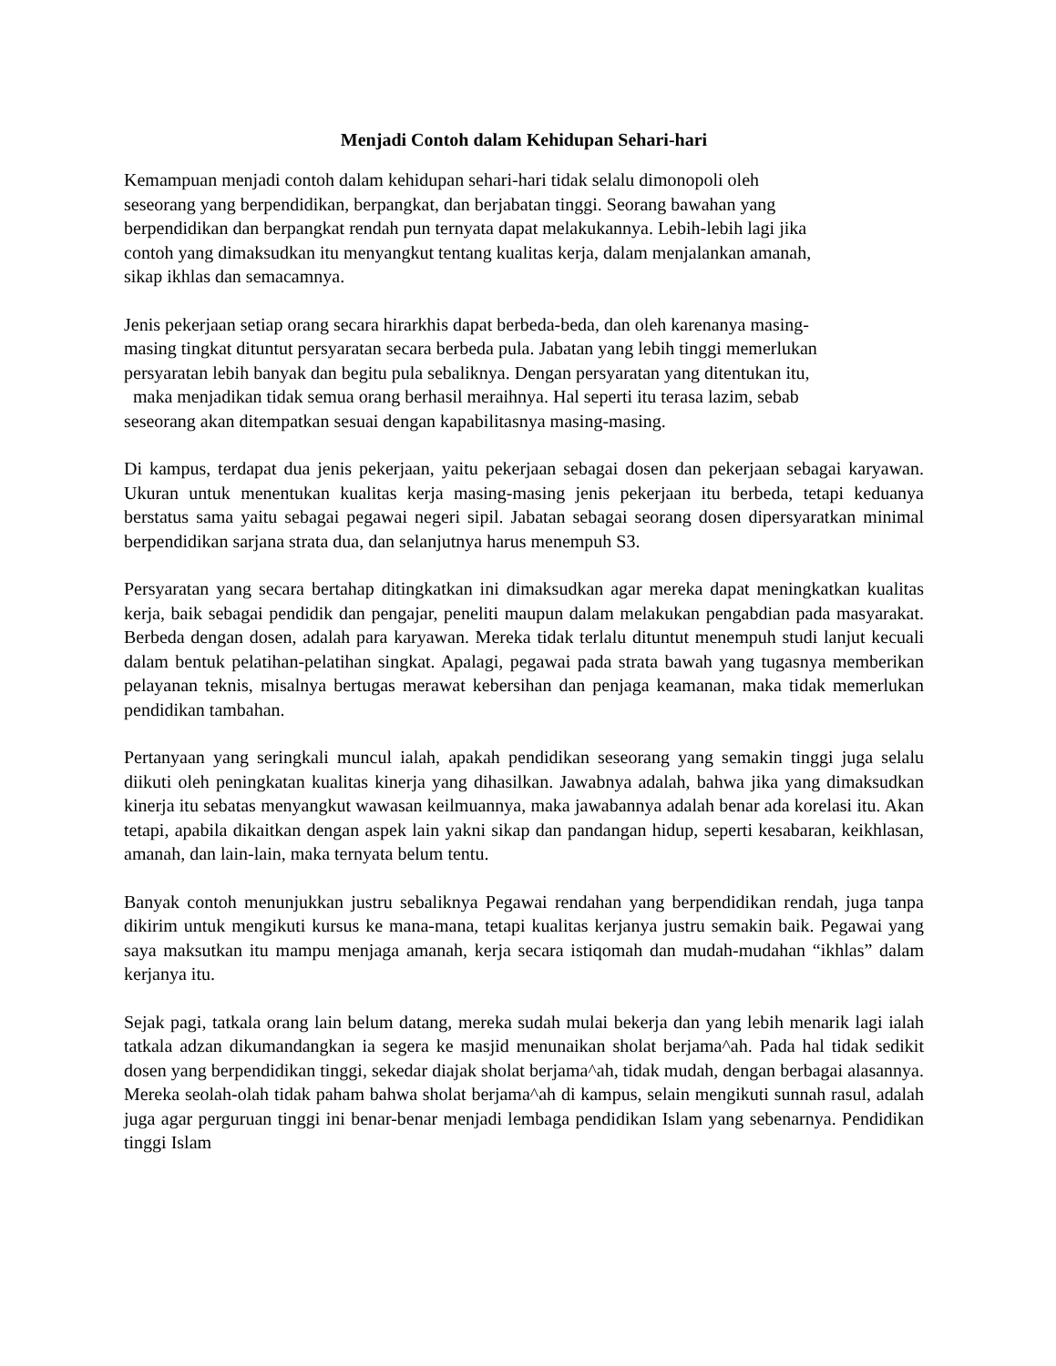Menjadi Contoh dalam Kehidupan Sehari-hari
Kemampuan menjadi contoh dalam kehidupan sehari-hari tidak selalu dimonopoli oleh
seseorang yang berpendidikan, berpangkat, dan berjabatan tinggi. Seorang bawahan yang
berpendidikan dan berpangkat rendah pun ternyata dapat melakukannya. Lebih-lebih lagi jika
contoh yang dimaksudkan itu menyangkut tentang kualitas kerja, dalam menjalankan amanah,
sikap ikhlas dan semacamnya.
Jenis pekerjaan setiap orang secara hirarkhis dapat berbeda-beda, dan oleh karenanya masing-
masing tingkat dituntut persyaratan secara berbeda pula. Jabatan yang lebih tinggi memerlukan
persyaratan lebih banyak dan begitu pula sebaliknya. Dengan persyaratan yang ditentukan itu,
maka menjadikan tidak semua orang berhasil meraihnya. Hal seperti itu terasa lazim, sebab
seseorang akan ditempatkan sesuai dengan kapabilitasnya masing-masing.
Di kampus, terdapat dua jenis pekerjaan, yaitu pekerjaan sebagai dosen dan pekerjaan sebagai karyawan. Ukuran untuk menentukan kualitas kerja masing-masing jenis pekerjaan itu berbeda, tetapi keduanya berstatus sama yaitu sebagai pegawai negeri sipil. Jabatan sebagai seorang dosen dipersyaratkan minimal berpendidikan sarjana strata dua, dan selanjutnya harus menempuh S3.
Persyaratan yang secara bertahap ditingkatkan ini dimaksudkan agar mereka dapat meningkatkan kualitas kerja, baik sebagai pendidik dan pengajar, peneliti maupun dalam melakukan pengabdian pada masyarakat. Berbeda dengan dosen, adalah para karyawan. Mereka tidak terlalu dituntut menempuh studi lanjut kecuali dalam bentuk pelatihan-pelatihan singkat. Apalagi, pegawai pada strata bawah yang tugasnya memberikan pelayanan teknis, misalnya bertugas merawat kebersihan dan penjaga keamanan, maka tidak memerlukan pendidikan tambahan.
Pertanyaan yang seringkali muncul ialah, apakah pendidikan seseorang yang semakin tinggi juga selalu diikuti oleh peningkatan kualitas kinerja yang dihasilkan. Jawabnya adalah, bahwa jika yang dimaksudkan kinerja itu sebatas menyangkut wawasan keilmuannya, maka jawabannya adalah benar ada korelasi itu. Akan tetapi, apabila dikaitkan dengan aspek lain yakni sikap dan pandangan hidup, seperti kesabaran, keikhlasan, amanah, dan lain-lain, maka ternyata belum tentu.
Banyak contoh menunjukkan justru sebaliknya Pegawai rendahan yang berpendidikan rendah, juga tanpa dikirim untuk mengikuti kursus ke mana-mana, tetapi kualitas kerjanya justru semakin baik. Pegawai yang saya maksutkan itu mampu menjaga amanah, kerja secara istiqomah dan mudah-mudahan “ikhlas” dalam kerjanya itu.
Sejak pagi, tatkala orang lain belum datang, mereka sudah mulai bekerja dan yang lebih menarik lagi ialah tatkala adzan dikumandangkan ia segera ke masjid menunaikan sholat berjama^ah. Pada hal tidak sedikit dosen yang berpendidikan tinggi, sekedar diajak sholat berjama^ah, tidak mudah, dengan berbagai alasannya. Mereka seolah-olah tidak paham bahwa sholat berjama^ah di kampus, selain mengikuti sunnah rasul, adalah juga agar perguruan tinggi ini benar-benar menjadi lembaga pendidikan Islam yang sebenarnya. Pendidikan tinggi Islam